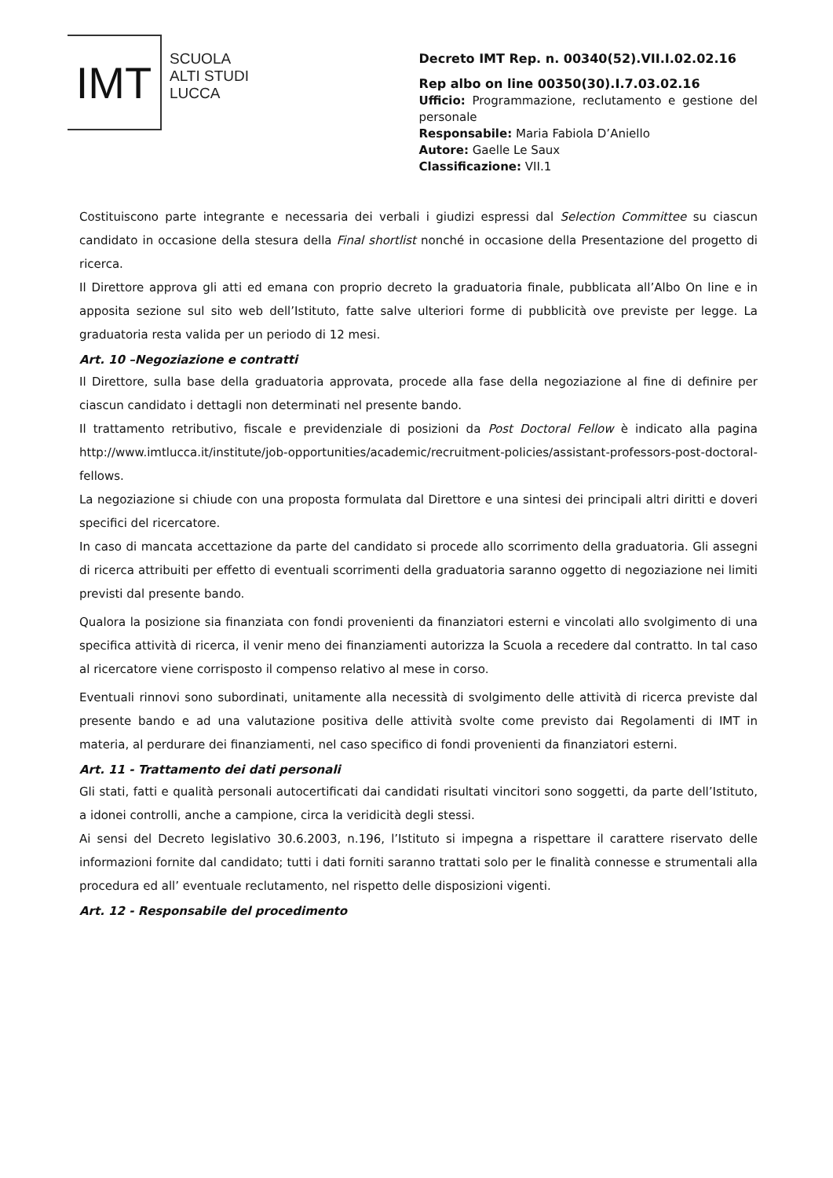IMT
SCUOLA
ALTI STUDI
LUCCA
Decreto IMT Rep. n. 00340(52).VII.I.02.02.16
Rep albo on line 00350(30).I.7.03.02.16
Ufficio: Programmazione, reclutamento e gestione del personale
Responsabile: Maria Fabiola D’Aniello
Autore: Gaelle Le Saux
Classificazione: VII.1
Costituiscono parte integrante e necessaria dei verbali i giudizi espressi dal Selection Committee su ciascun candidato in occasione della stesura della Final shortlist nonché in occasione della Presentazione del progetto di ricerca.
Il Direttore approva gli atti ed emana con proprio decreto la graduatoria finale, pubblicata all’Albo On line e in apposita sezione sul sito web dell’Istituto, fatte salve ulteriori forme di pubblicità ove previste per legge. La graduatoria resta valida per un periodo di 12 mesi.
Art. 10 –Negoziazione e contratti
Il Direttore, sulla base della graduatoria approvata, procede alla fase della negoziazione al fine di definire per ciascun candidato i dettagli non determinati nel presente bando.
Il trattamento retributivo, fiscale e previdenziale di posizioni da Post Doctoral Fellow è indicato alla pagina http://www.imtlucca.it/institute/job-opportunities/academic/recruitment-policies/assistant-professors-post-doctoral-fellows.
La negoziazione si chiude con una proposta formulata dal Direttore e una sintesi dei principali altri diritti e doveri specifici del ricercatore.
In caso di mancata accettazione da parte del candidato si procede allo scorrimento della graduatoria. Gli assegni di ricerca attribuiti per effetto di eventuali scorrimenti della graduatoria saranno oggetto di negoziazione nei limiti previsti dal presente bando.
Qualora la posizione sia finanziata con fondi provenienti da finanziatori esterni e vincolati allo svolgimento di una specifica attività di ricerca, il venir meno dei finanziamenti autorizza la Scuola a recedere dal contratto. In tal caso al ricercatore viene corrisposto il compenso relativo al mese in corso.
Eventuali rinnovi sono subordinati, unitamente alla necessità di svolgimento delle attività di ricerca previste dal presente bando e ad una valutazione positiva delle attività svolte come previsto dai Regolamenti di IMT in materia, al perdurare dei finanziamenti, nel caso specifico di fondi provenienti da finanziatori esterni.
Art. 11 - Trattamento dei dati personali
Gli stati, fatti e qualità personali autocertificati dai candidati risultati vincitori sono soggetti, da parte dell’Istituto, a idonei controlli, anche a campione, circa la veridicità degli stessi.
Ai sensi del Decreto legislativo 30.6.2003, n.196, l’Istituto si impegna a rispettare il carattere riservato delle informazioni fornite dal candidato; tutti i dati forniti saranno trattati solo per le finalità connesse e strumentali alla procedura ed all’ eventuale reclutamento, nel rispetto delle disposizioni vigenti.
Art. 12 - Responsabile del procedimento